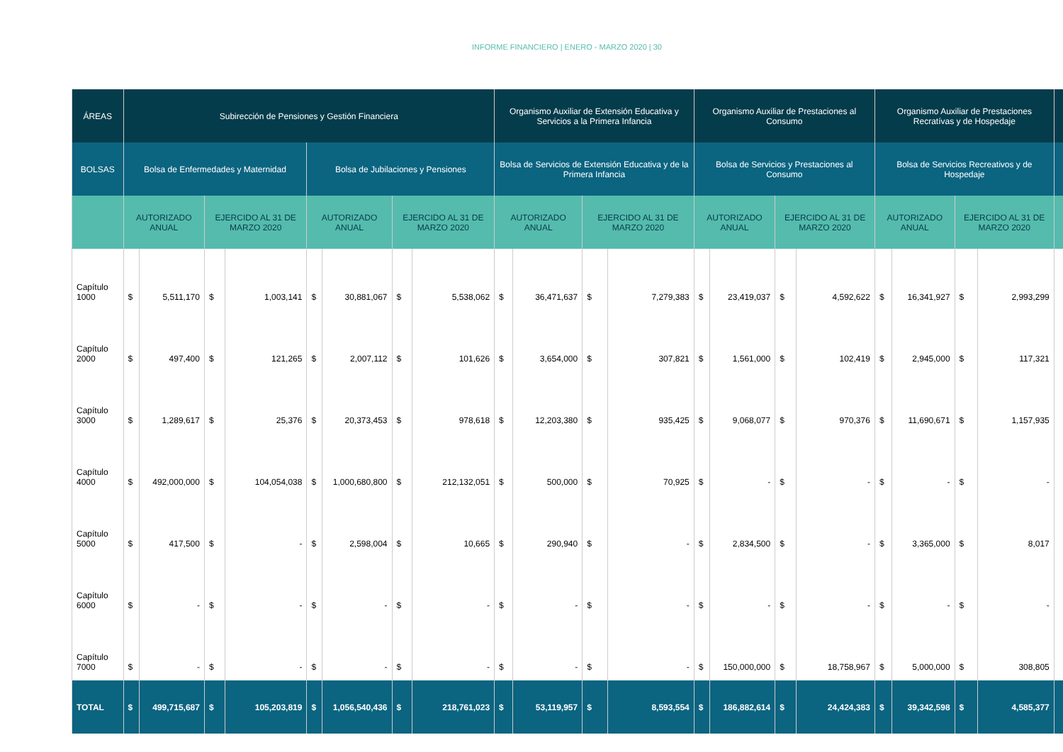INFORME FINANCIERO | ENERO - MARZO 2020 | 30
| ÁREAS | Subirección de Pensiones y Gestión Financiera | | | | | | | | Organismo Auxiliar de Extensión Educativa y Servicios a la Primera Infancia | | | | Organismo Auxiliar de Prestaciones al Consumo | | | | Organismo Auxiliar de Prestaciones Recratívas y de Hospedaje | | | | |
| --- | --- | --- | --- | --- | --- | --- | --- | --- | --- | --- | --- | --- | --- | --- | --- | --- | --- | --- | --- | --- | --- |
| BOLSAS | Bolsa de Enfermedades y Maternidad | | | | Bolsa de Jubilaciones y Pensiones | | | | Bolsa de Servicios de Extensión Educativa y de la Primera Infancia | | | | Bolsa de Servicios y Prestaciones al Consumo | | | | Bolsa de Servicios Recreativos y de Hospedaje | | | | |
| | AUTORIZADO ANUAL | | EJERCIDO AL 31 DE MARZO 2020 | | AUTORIZADO ANUAL | | EJERCIDO AL 31 DE MARZO 2020 | | AUTORIZADO ANUAL | | EJERCIDO AL 31 DE MARZO 2020 | | AUTORIZADO ANUAL | | EJERCIDO AL 31 DE MARZO 2020 | | AUTORIZADO ANUAL | | EJERCIDO AL 31 DE MARZO 2020 | | |
| Capítulo 1000 | $ | 5,511,170 | $ | 1,003,141 | $ | 30,881,067 | $ | 5,538,062 | $ | 36,471,637 | $ | 7,279,383 | $ | 23,419,037 | $ | 4,592,622 | $ | 16,341,927 | $ | 2,993,299 | |
| Capítulo 2000 | $ | 497,400 | $ | 121,265 | $ | 2,007,112 | $ | 101,626 | $ | 3,654,000 | $ | 307,821 | $ | 1,561,000 | $ | 102,419 | $ | 2,945,000 | $ | 117,321 | |
| Capítulo 3000 | $ | 1,289,617 | $ | 25,376 | $ | 20,373,453 | $ | 978,618 | $ | 12,203,380 | $ | 935,425 | $ | 9,068,077 | $ | 970,376 | $ | 11,690,671 | $ | 1,157,935 | |
| Capítulo 4000 | $ | 492,000,000 | $ | 104,054,038 | $ | 1,000,680,800 | $ | 212,132,051 | $ | 500,000 | $ | 70,925 | $ | - | $ | - | $ | - | $ | - | |
| Capítulo 5000 | $ | 417,500 | $ | - | $ | 2,598,004 | $ | 10,665 | $ | 290,940 | $ | - | $ | 2,834,500 | $ | - | $ | 3,365,000 | $ | 8,017 | |
| Capítulo 6000 | $ | - | $ | - | $ | - | $ | - | $ | - | $ | - | $ | - | $ | - | $ | - | $ | - | |
| Capítulo 7000 | $ | - | $ | - | $ | - | $ | - | $ | - | $ | - | $ | 150,000,000 | $ | 18,758,967 | $ | 5,000,000 | $ | 308,805 | |
| TOTAL | $ | 499,715,687 | $ | 105,203,819 | $ | 1,056,540,436 | $ | 218,761,023 | $ | 53,119,957 | $ | 8,593,554 | $ | 186,882,614 | $ | 24,424,383 | $ | 39,342,598 | $ | 4,585,377 | |